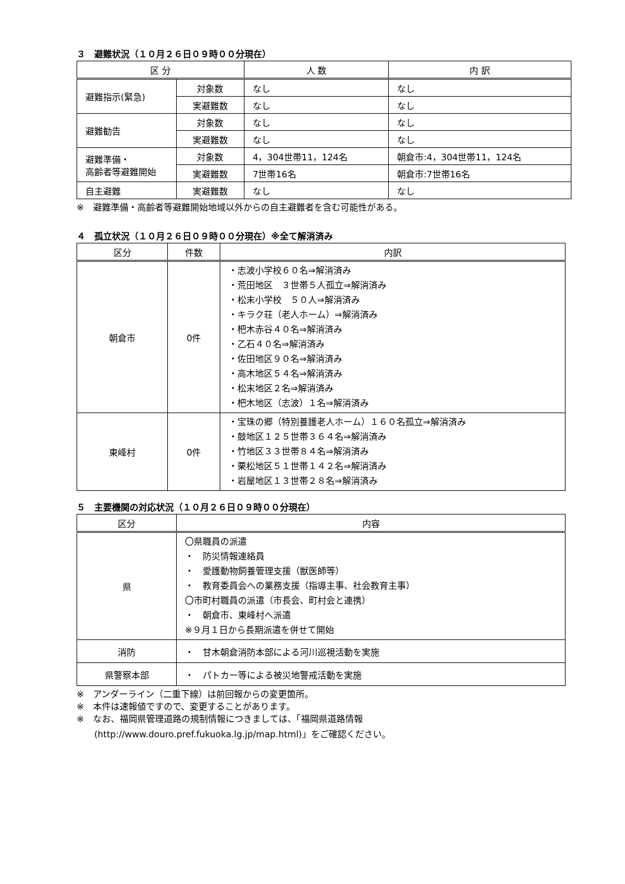３　避難状況（１０月２６日０９時００分現在）
| 区 分 | | 人 数 | 内 訳 |
| --- | --- | --- | --- |
| 避難指示(緊急) | 対象数 | なし | なし |
| | 実避難数 | なし | なし |
| 避難勧告 | 対象数 | なし | なし |
| | 実避難数 | なし | なし |
| 避難準備・ 高齢者等避難開始 | 対象数 | 4，304世帯11，124名 | 朝倉市:4，304世帯11，124名 |
| | 実避難数 | 7世帯16名 | 朝倉市:7世帯16名 |
| 自主避難 | 実避難数 | なし | なし |
※　避難準備・高齢者等避難開始地域以外からの自主避難者を含む可能性がある。
４　孤立状況（１０月２６日０９時００分現在）※全て解消済み
| 区分 | 件数 | 内訳 |
| --- | --- | --- |
| 朝倉市 | 0件 | ・志波小学校６０名⇒解消済み ・荒田地区 ３世帯５人孤立⇒解消済み ・松末小学校 ５０人⇒解消済み ・キラク荘（老人ホーム）⇒解消済み ・杷木赤谷４０名⇒解消済み ・乙石４０名⇒解消済み ・佐田地区９０名⇒解消済み ・高木地区５４名⇒解消済み ・松末地区２名⇒解消済み ・杷木地区（志波）１名⇒解消済み |
| 東峰村 | 0件 | ・宝珠の郷（特別養護老人ホーム）１６０名孤立⇒解消済み ・鼓地区１２５世帯３６４名⇒解消済み ・竹地区３３世帯８４名⇒解消済み ・栗松地区５１世帯１４２名⇒解消済み ・岩屋地区１３世帯２８名⇒解消済み |
５　主要機関の対応状況（１０月２６日０９時００分現在）
| 区分 | 内容 |
| --- | --- |
| 県 | 〇県職員の派遣 ・ 防災情報連絡員 ・ 愛護動物飼養管理支援（獣医師等） ・ 教育委員会への業務支援（指導主事、社会教育主事） 〇市町村職員の派遣（市長会、町村会と連携） ・ 朝倉市、東峰村へ派遣 ※９月１日から長期派遣を併せて開始 |
| 消防 | ・ 甘木朝倉消防本部による河川巡視活動を実施 |
| 県警察本部 | ・ パトカー等による被災地警戒活動を実施 |
※　アンダーライン（二重下線）は前回報からの変更箇所。
※　本件は速報値ですので、変更することがあります。
※　なお、福岡県管理道路の規制情報につきましては、「福岡県道路情報
　　(http://www.douro.pref.fukuoka.lg.jp/map.html)」をご確認ください。